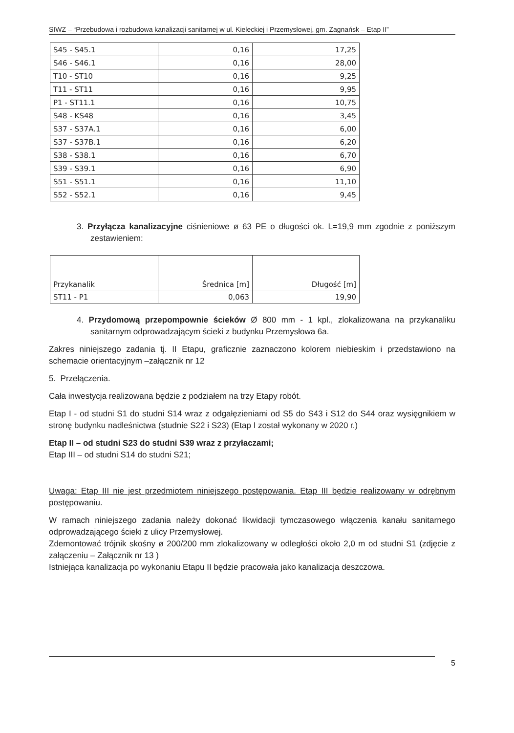SIWZ – “Przebudowa i rozbudowa kanalizacji sanitarnej w ul. Kieleckiej i Przemysłowej, gm. Zagnańsk – Etap II”
| S45 - S45.1 | 0,16 | 17,25 |
| S46 - S46.1 | 0,16 | 28,00 |
| T10 - ST10 | 0,16 | 9,25 |
| T11 - ST11 | 0,16 | 9,95 |
| P1 - ST11.1 | 0,16 | 10,75 |
| S48 - KS48 | 0,16 | 3,45 |
| S37 - S37A.1 | 0,16 | 6,00 |
| S37 - S37B.1 | 0,16 | 6,20 |
| S38 - S38.1 | 0,16 | 6,70 |
| S39 - S39.1 | 0,16 | 6,90 |
| S51 - S51.1 | 0,16 | 11,10 |
| S52 - S52.1 | 0,16 | 9,45 |
3. Przyłącza kanalizacyjne ciśnieniowe ø 63 PE o długości ok. L=19,9 mm zgodnie z poniższym zestawieniem:
| | Przykanalik | Średnica [m] | Długość [m] |
| ST11 - P1 | 0,063 | 19,90 | |
4. Przydomową przepompownie ścieków Ø 800 mm - 1 kpl., zlokalizowana na przykanaliku sanitarnym odprowadzającym ścieki z budynku Przemysłowa 6a.
Zakres niniejszego zadania tj. II Etapu, graficznie zaznaczono kolorem niebieskim i przedstawiono na schemacie orientacyjnym –załącznik nr 12
5. Przełączenia.
Cała inwestycja realizowana będzie z podziałem na trzy Etapy robót.
Etap I - od studni S1 do studni S14 wraz z odgałęzieniami od S5 do S43 i S12 do S44 oraz wysięgnikiem w stronę budynku nadleśnictwa (studnie S22 i S23) (Etap I został wykonany w 2020 r.)
Etap II – od studni S23 do studni S39 wraz z przyłaczami;
Etap III – od studni S14 do studni S21;
Uwaga: Etap III nie jest przedmiotem niniejszego postępowania. Etap III będzie realizowany w odrębnym postępowaniu.
W ramach niniejszego zadania należy dokonać likwidacji tymczasowego włączenia kanału sanitarnego odprowadzającego ścieki z ulicy Przemysłowej.
Zdemontować trójnik skośny ø 200/200 mm zlokalizowany w odległości około 2,0 m od studni S1 (zdjęcie z załączeniu – Załącznik nr 13 )
Istniejąca kanalizacja po wykonaniu Etapu II będzie pracowała jako kanalizacja deszczowa.
5